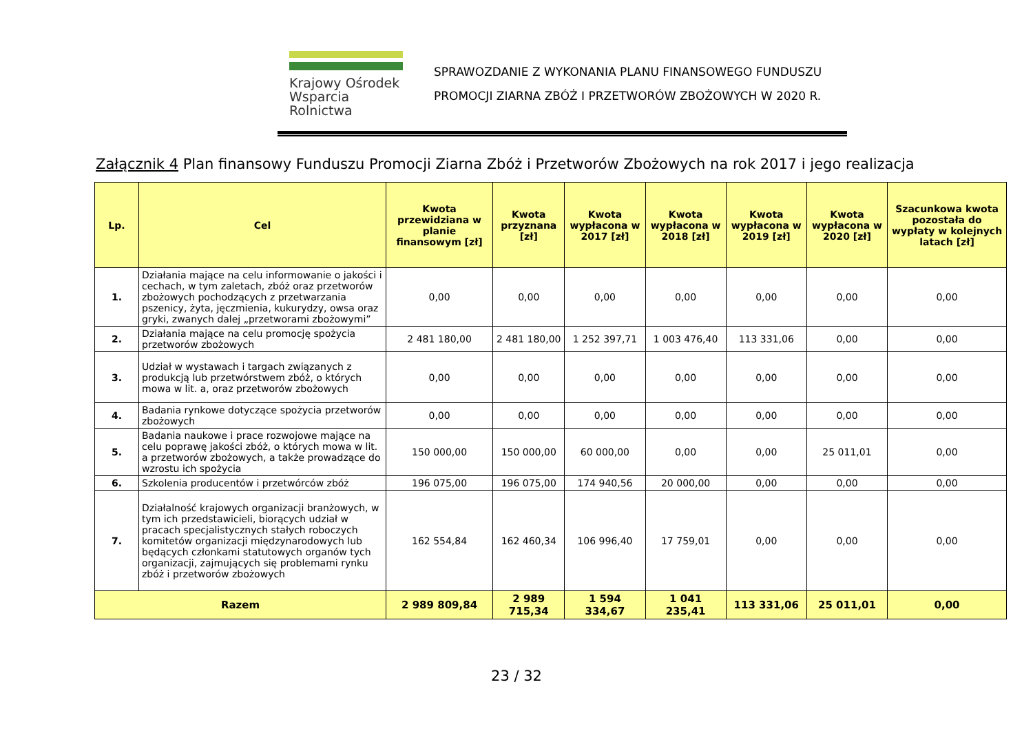Krajowy Ośrodek
Wsparcia Rolnictwa
SPRAWOZDANIE Z WYKONANIA PLANU FINANSOWEGO FUNDUSZU
PROMOCJI ZIARNA ZBÓŻ I PRZETWORÓW ZBOŻOWYCH W 2020 R.
Załącznik 4 Plan finansowy Funduszu Promocji Ziarna Zbóż i Przetworów Zbożowych na rok 2017 i jego realizacja
| Lp. | Cel | Kwota przewidziana w planie finansowym [zł] | Kwota przyznana [zł] | Kwota wypłacona w 2017 [zł] | Kwota wypłacona w 2018 [zł] | Kwota wypłacona w 2019 [zł] | Kwota wypłacona w 2020 [zł] | Szacunkowa kwota pozostała do wypłaty w kolejnych latach [zł] |
| --- | --- | --- | --- | --- | --- | --- | --- | --- |
| 1. | Działania mające na celu informowanie o jakości i cechach, w tym zaletach, zbóż oraz przetworów zbożowych pochodzących z przetwarzania pszenicy, żyta, jęczmienia, kukurydzy, owsa oraz gryki, zwanych dalej „przetworami zbożowymi” | 0,00 | 0,00 | 0,00 | 0,00 | 0,00 | 0,00 | 0,00 |
| 2. | Działania mające na celu promocję spożycia przetworów zbożowych | 2 481 180,00 | 2 481 180,00 | 1 252 397,71 | 1 003 476,40 | 113 331,06 | 0,00 | 0,00 |
| 3. | Udział w wystawach i targach związanych z produkcją lub przetwórstwem zbóż, o których mowa w lit. a, oraz przetworów zbożowych | 0,00 | 0,00 | 0,00 | 0,00 | 0,00 | 0,00 | 0,00 |
| 4. | Badania rynkowe dotyczące spożycia przetworów zbożowych | 0,00 | 0,00 | 0,00 | 0,00 | 0,00 | 0,00 | 0,00 |
| 5. | Badania naukowe i prace rozwojowe mające na celu poprawę jakości zbóż, o których mowa w lit. a przetworów zbożowych, a także prowadzące do wzrostu ich spożycia | 150 000,00 | 150 000,00 | 60 000,00 | 0,00 | 0,00 | 25 011,01 | 0,00 |
| 6. | Szkolenia producentów i przetwórców zbóż | 196 075,00 | 196 075,00 | 174 940,56 | 20 000,00 | 0,00 | 0,00 | 0,00 |
| 7. | Działalność krajowych organizacji branżowych, w tym ich przedstawicieli, biorących udział w pracach specjalistycznych stałych roboczych komitetów organizacji międzynarodowych lub będących członkami statutowych organów tych organizacji, zajmujących się problemami rynku zbóż i przetworów zbożowych | 162 554,84 | 162 460,34 | 106 996,40 | 17 759,01 | 0,00 | 0,00 | 0,00 |
| Razem | | 2 989 809,84 | 2 989 715,34 | 1 594 334,67 | 1 041 235,41 | 113 331,06 | 25 011,01 | 0,00 |
23 / 32